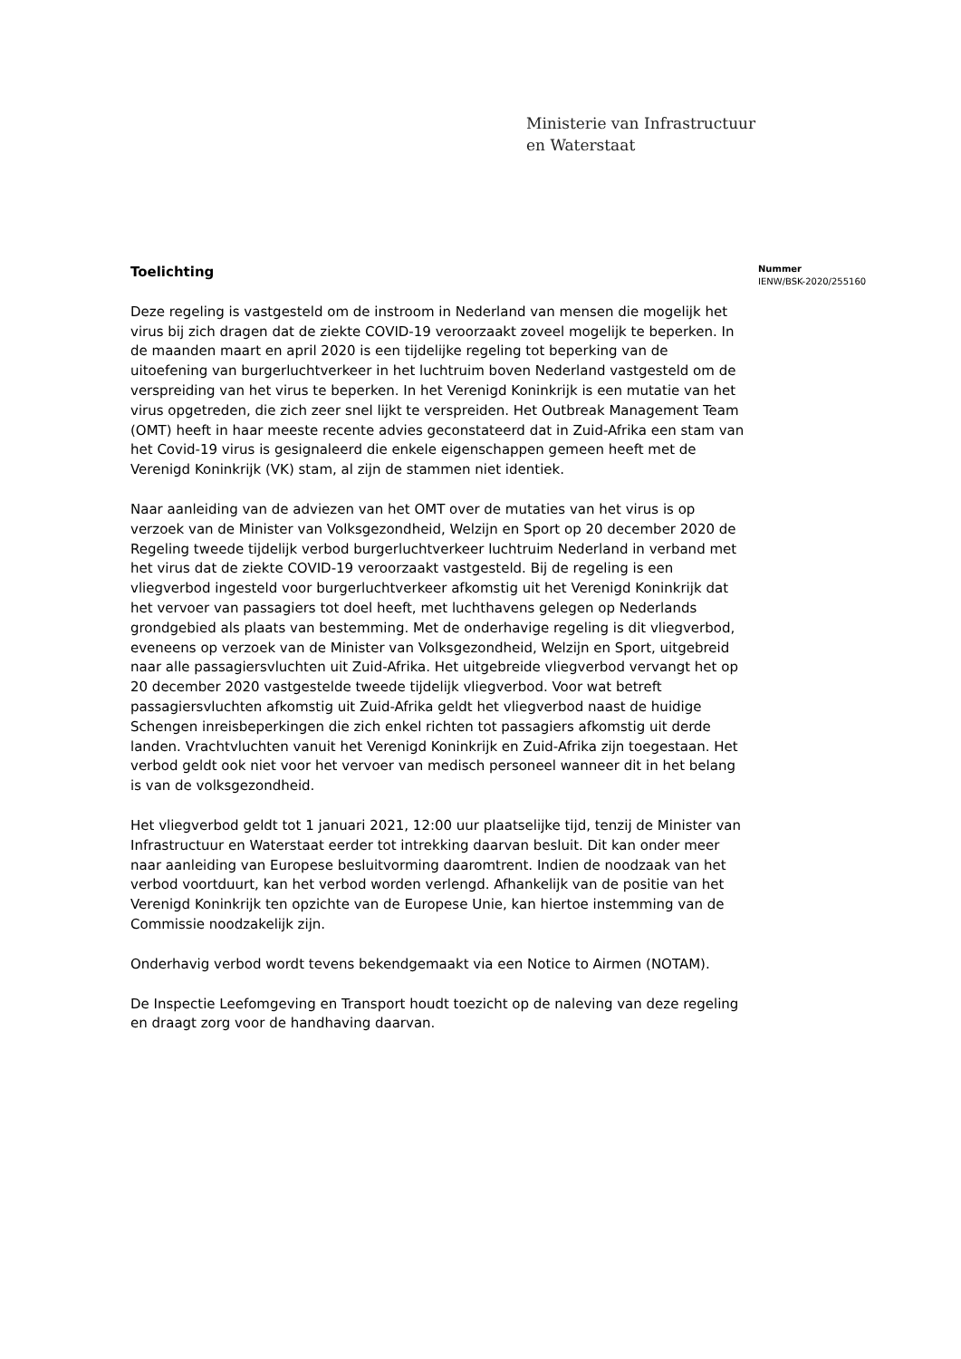Ministerie van Infrastructuur
en Waterstaat
Toelichting
Deze regeling is vastgesteld om de instroom in Nederland van mensen die mogelijk het virus bij zich dragen dat de ziekte COVID-19 veroorzaakt zoveel mogelijk te beperken. In de maanden maart en april 2020 is een tijdelijke regeling tot beperking van de uitoefening van burgerluchtverkeer in het luchtruim boven Nederland vastgesteld om de verspreiding van het virus te beperken. In het Verenigd Koninkrijk is een mutatie van het virus opgetreden, die zich zeer snel lijkt te verspreiden. Het Outbreak Management Team (OMT) heeft in haar meeste recente advies geconstateerd dat in Zuid-Afrika een stam van het Covid-19 virus is gesignaleerd die enkele eigenschappen gemeen heeft met de Verenigd Koninkrijk (VK) stam, al zijn de stammen niet identiek.
Naar aanleiding van de adviezen van het OMT over de mutaties van het virus is op verzoek van de Minister van Volksgezondheid, Welzijn en Sport op 20 december 2020 de Regeling tweede tijdelijk verbod burgerluchtverkeer luchtruim Nederland in verband met het virus dat de ziekte COVID-19 veroorzaakt vastgesteld. Bij de regeling is een vliegverbod ingesteld voor burgerluchtverkeer afkomstig uit het Verenigd Koninkrijk dat het vervoer van passagiers tot doel heeft, met luchthavens gelegen op Nederlands grondgebied als plaats van bestemming. Met de onderhavige regeling is dit vliegverbod, eveneens op verzoek van de Minister van Volksgezondheid, Welzijn en Sport, uitgebreid naar alle passagiersvluchten uit Zuid-Afrika. Het uitgebreide vliegverbod vervangt het op 20 december 2020 vastgestelde tweede tijdelijk vliegverbod. Voor wat betreft passagiersvluchten afkomstig uit Zuid-Afrika geldt het vliegverbod naast de huidige Schengen inreisbeperkingen die zich enkel richten tot passagiers afkomstig uit derde landen. Vrachtvluchten vanuit het Verenigd Koninkrijk en Zuid-Afrika zijn toegestaan. Het verbod geldt ook niet voor het vervoer van medisch personeel wanneer dit in het belang is van de volksgezondheid.
Het vliegverbod geldt tot 1 januari 2021, 12:00 uur plaatselijke tijd, tenzij de Minister van Infrastructuur en Waterstaat eerder tot intrekking daarvan besluit. Dit kan onder meer naar aanleiding van Europese besluitvorming daaromtrent. Indien de noodzaak van het verbod voortduurt, kan het verbod worden verlengd. Afhankelijk van de positie van het Verenigd Koninkrijk ten opzichte van de Europese Unie, kan hiertoe instemming van de Commissie noodzakelijk zijn.
Onderhavig verbod wordt tevens bekendgemaakt via een Notice to Airmen (NOTAM).
De Inspectie Leefomgeving en Transport houdt toezicht op de naleving van deze regeling en draagt zorg voor de handhaving daarvan.
Nummer
IENW/BSK-2020/255160